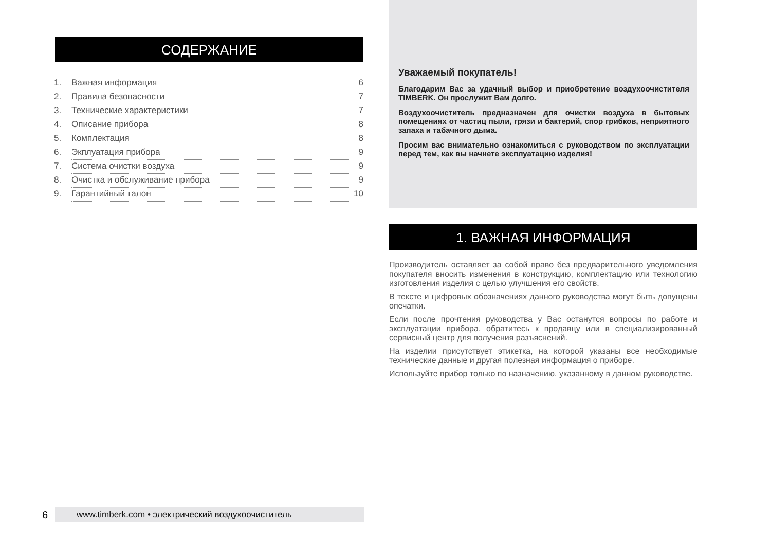СОДЕРЖАНИЕ
1. Важная информация 6
2. Правила безопасности 7
3. Технические характеристики 7
4. Описание прибора 8
5. Комплектация 8
6. Экплуатация прибора 9
7. Система очистки воздуха 9
8. Очистка и обслуживание прибора 9
9. Гарантийный талон 10
Уважаемый покупатель!
Благодарим Вас за удачный выбор и приобретение воздухо­очистителя TIMBERK. Он прослужит Вам долго.
Воздухоочиститель предназначен для очистки воздуха в бытовых помещениях от частиц пыли, грязи и бактерий, спор грибков, неприятного запаха и табачного дыма.
Просим вас внимательно ознакомиться с руководством по эксплуатации перед тем, как вы начнете эксплуатацию из­делия!
1. ВАЖНАЯ ИНФОРМАЦИЯ
Производитель оставляет за собой право без предварительного уве­домления покупателя вносить изменения в конструкцию, комплек­тацию или технологию изготовления изделия с целью улучшения его свойств.
В тексте и цифровых обозначениях данного руководства могут быть допущены опечатки.
Если после прочтения руководства у Вас останутся вопросы по рабо­те и эксплуатации прибора, обратитесь к продавцу или в специализи­рованный сервисный центр для получения разъяснений.
На изделии присутствует этикетка, на которой указаны все необходи­мые технические данные и другая полезная информация о приборе.
Используйте прибор только по назначению, указанному в данном ру­ководстве.
6 www.timberk.com • электрический воздухоочиститель